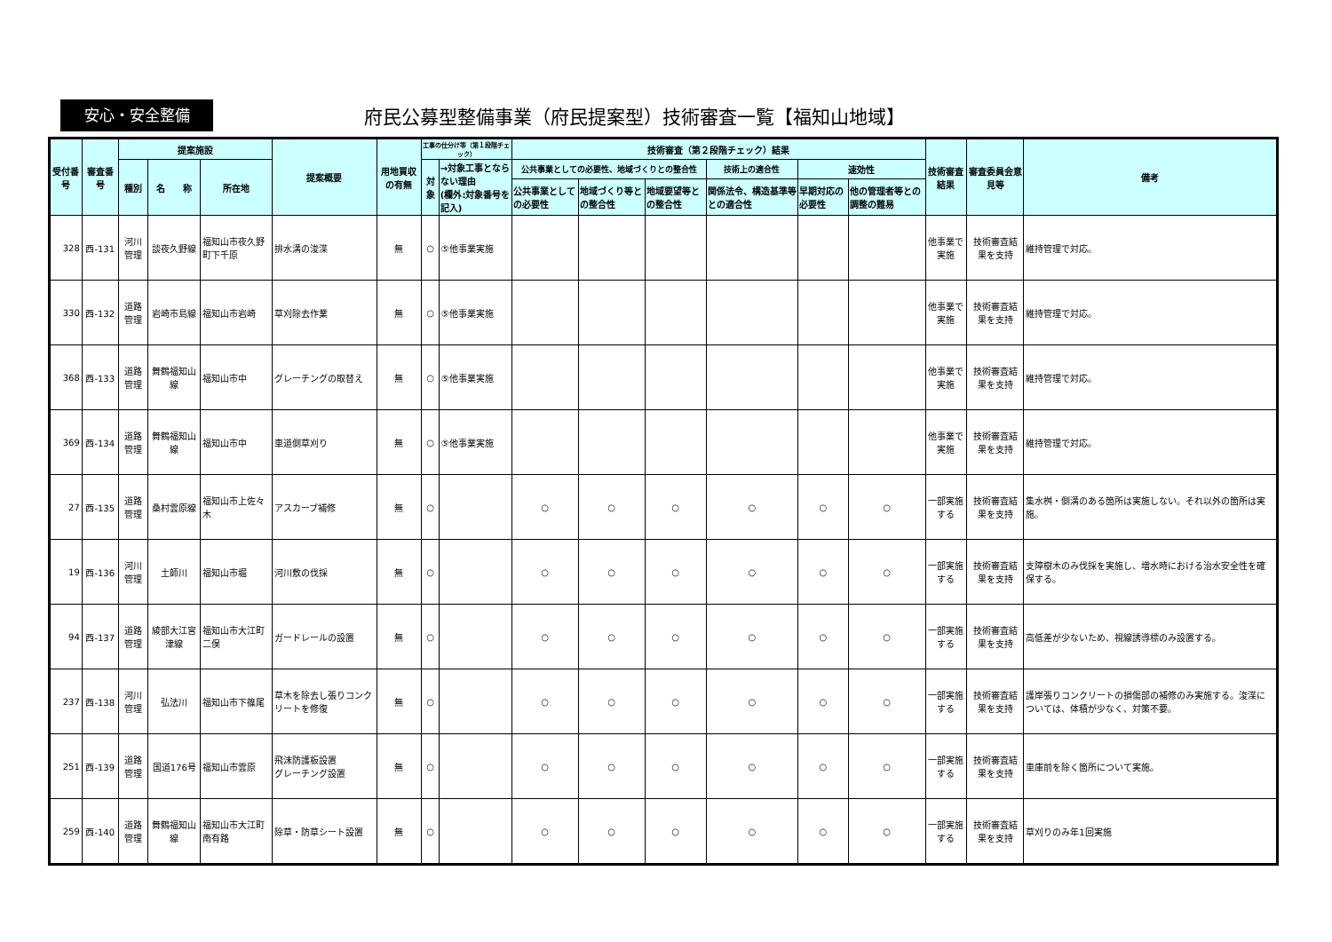安心・安全整備
府民公募型整備事業（府民提案型）技術審査一覧【福知山地域】
| 受付番号 | 審査番号 | 提案施設 | | | 提案概要 | 用地買収の有無 | 工事の仕分け等（第１段階チェック） | | 技術審査（第２段階チェック）結果 | | | | | | 技術審査結果 | 審査委員会意見等 | 備考 |
| --- | --- | --- | --- | --- | --- | --- | --- | --- | --- | --- | --- | --- | --- | --- | --- | --- | --- |
| | | 種別 | 名 称 | 所在地 | | | 対象 | →対象工事とならない理由 (欄外:対象番号を記入) | 公共事業としての必要性、地域づくりとの整合性 | | | 技術上の適合性 | 速効性 | | | | |
| | | | | | | | | | 公共事業としての必要性 | 地域づくり等との整合性 | 地域要望等との整合性 | 関係法令、構造基準等との適合性 | 早期対応の必要性 | 他の管理者等との調整の難易 | | | |
| 328 | 西-131 | 河川管理 | 談夜久野線 | 福知山市夜久野町下千原 | 排水溝の浚渫 | 無 | ○ | ⑤他事業実施 | | | | | | | 他事業で実施 | 技術審査結果を支持 | 維持管理で対応。 |
| 330 | 西-132 | 道路管理 | 岩崎市島線 | 福知山市岩崎 | 草刈除去作業 | 無 | ○ | ⑤他事業実施 | | | | | | | 他事業で実施 | 技術審査結果を支持 | 維持管理で対応。 |
| 368 | 西-133 | 道路管理 | 舞鶴福知山線 | 福知山市中 | グレーチングの取替え | 無 | ○ | ⑤他事業実施 | | | | | | | 他事業で実施 | 技術審査結果を支持 | 維持管理で対応。 |
| 369 | 西-134 | 道路管理 | 舞鶴福知山線 | 福知山市中 | 車道側草刈り | 無 | ○ | ⑤他事業実施 | | | | | | | 他事業で実施 | 技術審査結果を支持 | 維持管理で対応。 |
| 27 | 西-135 | 道路管理 | 桑村雲原線 | 福知山市上佐々木 | アスカーブ補修 | 無 | ○ | | ○ | ○ | ○ | ○ | ○ | ○ | 一部実施する | 技術審査結果を支持 | 集水桝・側溝のある箇所は実施しない。それ以外の箇所は実施。 |
| 19 | 西-136 | 河川管理 | 土師川 | 福知山市堀 | 河川敷の伐採 | 無 | ○ | | ○ | ○ | ○ | ○ | ○ | ○ | 一部実施する | 技術審査結果を支持 | 支障樹木のみ伐採を実施し、増水時における治水安全性を確保する。 |
| 94 | 西-137 | 道路管理 | 綾部大江宮津線 | 福知山市大江町二俣 | ガードレールの設置 | 無 | ○ | | ○ | ○ | ○ | ○ | ○ | ○ | 一部実施する | 技術審査結果を支持 | 高低差が少ないため、視線誘導標のみ設置する。 |
| 237 | 西-138 | 河川管理 | 弘法川 | 福知山市下篠尾 | 草木を除去し張りコンクリートを修復 | 無 | ○ | | ○ | ○ | ○ | ○ | ○ | ○ | 一部実施する | 技術審査結果を支持 | 護岸張りコンクリートの損傷部の補修のみ実施する。浚渫については、体積が少なく、対策不要。 |
| 251 | 西-139 | 道路管理 | 国道176号 | 福知山市雲原 | 飛沫防護板設置 グレーチング設置 | 無 | ○ | | ○ | ○ | ○ | ○ | ○ | ○ | 一部実施する | 技術審査結果を支持 | 車庫前を除く箇所について実施。 |
| 259 | 西-140 | 道路管理 | 舞鶴福知山線 | 福知山市大江町南有路 | 除草・防草シート設置 | 無 | ○ | | ○ | ○ | ○ | ○ | ○ | ○ | 一部実施する | 技術審査結果を支持 | 草刈りのみ年1回実施 |